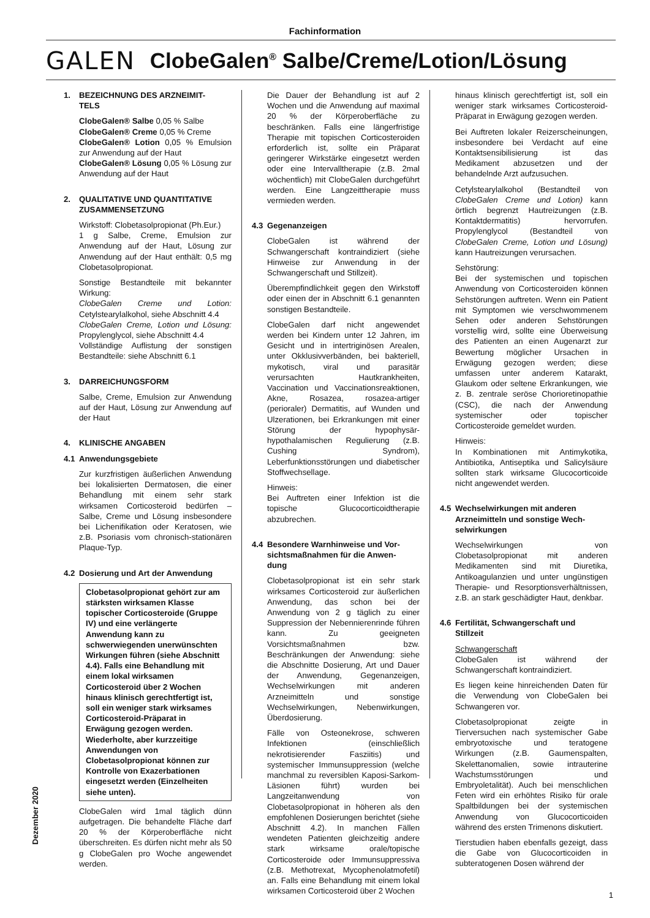Fachinformation
GALEN
ClobeGalen<sup>®</sup> Salbe/Creme/Lotion/Lösung
1. BEZEICHNUNG DES ARZNEIMIT-
TELS
ClobeGalen® Salbe 0,05 % Salbe
ClobeGalen® Creme 0,05 % Creme
ClobeGalen® Lotion 0,05 % Emulsion zur Anwendung auf der Haut
ClobeGalen® Lösung 0,05 % Lösung zur Anwendung auf der Haut
2. QUALITATIVE UND QUANTITATIVE
ZUSAMMENSETZUNG
Wirkstoff: Clobetasolpropionat (Ph.Eur.)
1 g Salbe, Creme, Emulsion zur Anwendung auf der Haut, Lösung zur Anwendung auf der Haut enthält: 0,5 mg Clobetasolpropionat.
Sonstige Bestandteile mit bekannter Wirkung:
ClobeGalen Creme und Lotion: Cetylstearylalkohol, siehe Abschnitt 4.4
ClobeGalen Creme, Lotion und Lösung: Propylenglycol, siehe Abschnitt 4.4
Vollständige Auflistung der sonstigen Bestandteile: siehe Abschnitt 6.1
3. DARREICHUNGSFORM
Salbe, Creme, Emulsion zur Anwendung auf der Haut, Lösung zur Anwendung auf der Haut
4. KLINISCHE ANGABEN
4.1 Anwendungsgebiete
Zur kurzfristigen äußerlichen Anwendung bei lokalisierten Dermatosen, die einer Behandlung mit einem sehr stark wirksamen Corticosteroid bedürfen – Salbe, Creme und Lösung insbesondere bei Lichenifikation oder Keratosen, wie z.B. Psoriasis vom chronisch-stationären Plaque-Typ.
4.2 Dosierung und Art der Anwendung
Clobetasolpropionat gehört zur am stärksten wirksamen Klasse topischer Corticosteroide (Gruppe IV) und eine verlängerte Anwendung kann zu schwerwiegenden unerwünschten Wirkungen führen (siehe Abschnitt 4.4). Falls eine Behandlung mit einem lokal wirksamen Corticosteroid über 2 Wochen hinaus klinisch gerechtfertigt ist, soll ein weniger stark wirksames Corticosteroid-Präparat in Erwägung gezogen werden. Wiederholte, aber kurzzeitige Anwendungen von Clobetasolpropionat können zur Kontrolle von Exazerbationen eingesetzt werden (Einzelheiten siehe unten).
ClobeGalen wird 1mal täglich dünn aufgetragen. Die behandelte Fläche darf 20 % der Körperoberfläche nicht überschreiten. Es dürfen nicht mehr als 50 g ClobeGalen pro Woche angewendet werden.
Die Dauer der Behandlung ist auf 2 Wochen und die Anwendung auf maximal 20 % der Körperoberfläche zu beschränken. Falls eine längerfristige Therapie mit topischen Corticosteroiden erforderlich ist, sollte ein Präparat geringerer Wirkstärke eingesetzt werden oder eine Intervalltherapie (z.B. 2mal wöchentlich) mit ClobeGalen durchgeführt werden. Eine Langzeittherapie muss vermieden werden.
4.3 Gegenanzeigen
ClobeGalen ist während der Schwangerschaft kontraindiziert (siehe Hinweise zur Anwendung in der Schwangerschaft und Stillzeit).
Überempfindlichkeit gegen den Wirkstoff oder einen der in Abschnitt 6.1 genannten sonstigen Bestandteile.
ClobeGalen darf nicht angewendet werden bei Kindern unter 12 Jahren, im Gesicht und in intertriginösen Arealen, unter Okklusivverbänden, bei bakteriell, mykotisch, viral und parasitär verursachten Hautkrankheiten, Vaccination und Vaccinationsreaktionen, Akne, Rosazea, rosazea-artiger (perioraler) Dermatitis, auf Wunden und Ulzerationen, bei Erkrankungen mit einer Störung der hypophysär-hypothalamischen Regulierung (z.B. Cushing Syndrom), Leberfunktionsstörungen und diabetischer Stoffwechsellage.
Hinweis:
Bei Auftreten einer Infektion ist die topische Glucocorticoidtherapie abzubrechen.
4.4 Besondere Warnhinweise und Vor-
sichtsmaßnahmen für die Anwen-
dung
Clobetasolpropionat ist ein sehr stark wirksames Corticosteroid zur äußerlichen Anwendung, das schon bei der Anwendung von 2 g täglich zu einer Suppression der Nebennierenrinde führen kann. Zu geeigneten Vorsichtsmaßnahmen bzw. Beschränkungen der Anwendung: siehe die Abschnitte Dosierung, Art und Dauer der Anwendung, Gegenanzeigen, Wechselwirkungen mit anderen Arzneimitteln und sonstige Wechselwirkungen, Nebenwirkungen, Überdosierung.
Fälle von Osteonekrose, schweren Infektionen (einschließlich nekrotisierender Fasziitis) und systemischer Immunsuppression (welche manchmal zu reversiblen Kaposi-Sarkom-Läsionen führt) wurden bei Langzeitanwendung von Clobetasolpropionat in höheren als den empfohlenen Dosierungen berichtet (siehe Abschnitt 4.2). In manchen Fällen wendeten Patienten gleichzeitig andere stark wirksame orale/topische Corticosteroide oder Immunsuppressiva (z.B. Methotrexat, Mycophenolatmofetil) an. Falls eine Behandlung mit einem lokal wirksamen Corticosteroid über 2 Wochen
hinaus klinisch gerechtfertigt ist, soll ein weniger stark wirksames Corticosteroid-Präparat in Erwägung gezogen werden.
Bei Auftreten lokaler Reizerscheinungen, insbesondere bei Verdacht auf eine Kontaktsensibilisierung ist das Medikament abzusetzen und der behandelnde Arzt aufzusuchen.
Cetylstearylalkohol (Bestandteil von ClobeGalen Creme und Lotion) kann örtlich begrenzt Hautreizungen (z.B. Kontaktdermatitis) hervorrufen. Propylenglycol (Bestandteil von ClobeGalen Creme, Lotion und Lösung) kann Hautreizungen verursachen.
Sehstörung:
Bei der systemischen und topischen Anwendung von Corticosteroiden können Sehstörungen auftreten. Wenn ein Patient mit Symptomen wie verschwommenem Sehen oder anderen Sehstörungen vorstellig wird, sollte eine Überweisung des Patienten an einen Augenarzt zur Bewertung möglicher Ursachen in Erwägung gezogen werden; diese umfassen unter anderem Katarakt, Glaukom oder seltene Erkrankungen, wie z. B. zentrale seröse Chorioretinopathie (CSC), die nach der Anwendung systemischer oder topischer Corticosteroide gemeldet wurden.
Hinweis:
In Kombinationen mit Antimykotika, Antibiotika, Antiseptika und Salicylsäure sollten stark wirksame Glucocorticoide nicht angewendet werden.
4.5 Wechselwirkungen mit anderen
Arzneimitteln und sonstige Wech-
selwirkungen
Wechselwirkungen von Clobetasolpropionat mit anderen Medikamenten sind mit Diuretika, Antikoagulanzien und unter ungünstigen Therapie- und Resorptionsverhältnissen, z.B. an stark geschädigter Haut, denkbar.
4.6 Fertilität, Schwangerschaft und
Stillzeit
Schwangerschaft
ClobeGalen ist während der Schwangerschaft kontraindiziert.
Es liegen keine hinreichenden Daten für die Verwendung von ClobeGalen bei Schwangeren vor.
Clobetasolpropionat zeigte in Tierversuchen nach systemischer Gabe embryotoxische und teratogene Wirkungen (z.B. Gaumenspalten, Skelettanomalien, sowie intrauterine Wachstumsstörungen und Embryoletalität). Auch bei menschlichen Feten wird ein erhöhtes Risiko für orale Spaltbildungen bei der systemischen Anwendung von Glucocorticoiden während des ersten Trimenons diskutiert.
Tierstudien haben ebenfalls gezeigt, dass die Gabe von Glucocorticoiden in subteratogenen Dosen während der
Dezember 2020
1